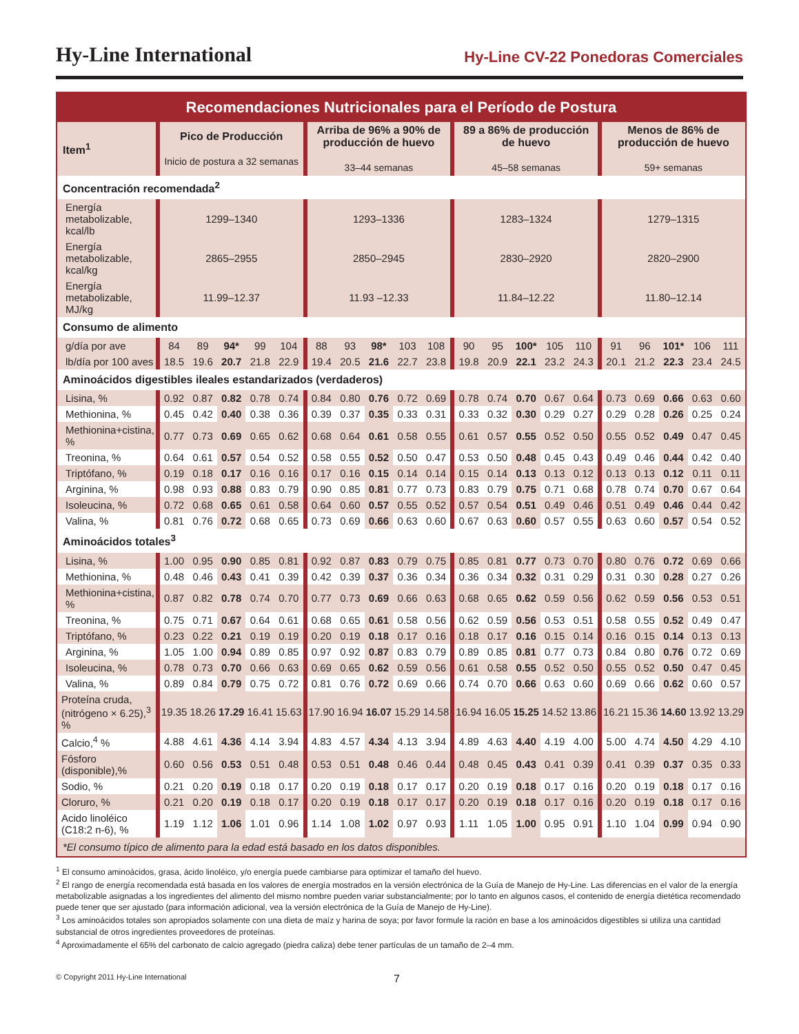Hy-Line International
Hy-Line CV-22 Ponedoras Comerciales
| Recomendaciones Nutricionales para el Período de Postura | | | | | | | | | | | | | | | | | | | | |
| Item<sup>1</sup> | Pico de Producción Inicio de postura a 32 semanas | | | | | Arriba de 96% a 90% de producción de huevo 33–44 semanas | | | | | 89 a 86% de producción de huevo 45–58 semanas | | | | | Menos de 86% de producción de huevo 59+ semanas | | | | |
| Concentración recomendada<sup>2</sup> | | | | | | | | | | | | | | | | | | | | |
| Energía metabolizable, kcal/lb | 1299–1340 | | | | | 1293–1336 | | | | | 1283–1324 | | | | | 1279–1315 | | | | |
| Energía metabolizable, kcal/kg | 2865–2955 | | | | | 2850–2945 | | | | | 2830–2920 | | | | | 2820–2900 | | | | |
| Energía metabolizable, MJ/kg | 11.99–12.37 | | | | | 11.93 –12.33 | | | | | 11.84–12.22 | | | | | 11.80–12.14 | | | | |
| Consumo de alimento | | | | | | | | | | | | | | | | | | | | |
| g/día por ave | 84 | 89 | 94* | 99 | 104 | 88 | 93 | 98* | 103 | 108 | 90 | 95 | 100* | 105 | 110 | 91 | 96 | 101* | 106 | 111 |
| lb/día por 100 aves | 18.5 | 19.6 | 20.7 | 21.8 | 22.9 | 19.4 | 20.5 | 21.6 | 22.7 | 23.8 | 19.8 | 20.9 | 22.1 | 23.2 | 24.3 | 20.1 | 21.2 | 22.3 | 23.4 | 24.5 |
| Aminoácidos digestibles ileales estandarizados (verdaderos) | | | | | | | | | | | | | | | | | | | | |
| Lisina, % | 0.92 | 0.87 | 0.82 | 0.78 | 0.74 | 0.84 | 0.80 | 0.76 | 0.72 | 0.69 | 0.78 | 0.74 | 0.70 | 0.67 | 0.64 | 0.73 | 0.69 | 0.66 | 0.63 | 0.60 |
| Methionina, % | 0.45 | 0.42 | 0.40 | 0.38 | 0.36 | 0.39 | 0.37 | 0.35 | 0.33 | 0.31 | 0.33 | 0.32 | 0.30 | 0.29 | 0.27 | 0.29 | 0.28 | 0.26 | 0.25 | 0.24 |
| Methionina+cistina, % | 0.77 | 0.73 | 0.69 | 0.65 | 0.62 | 0.68 | 0.64 | 0.61 | 0.58 | 0.55 | 0.61 | 0.57 | 0.55 | 0.52 | 0.50 | 0.55 | 0.52 | 0.49 | 0.47 | 0.45 |
| Treonina, % | 0.64 | 0.61 | 0.57 | 0.54 | 0.52 | 0.58 | 0.55 | 0.52 | 0.50 | 0.47 | 0.53 | 0.50 | 0.48 | 0.45 | 0.43 | 0.49 | 0.46 | 0.44 | 0.42 | 0.40 |
| Triptófano, % | 0.19 | 0.18 | 0.17 | 0.16 | 0.16 | 0.17 | 0.16 | 0.15 | 0.14 | 0.14 | 0.15 | 0.14 | 0.13 | 0.13 | 0.12 | 0.13 | 0.13 | 0.12 | 0.11 | 0.11 |
| Arginina, % | 0.98 | 0.93 | 0.88 | 0.83 | 0.79 | 0.90 | 0.85 | 0.81 | 0.77 | 0.73 | 0.83 | 0.79 | 0.75 | 0.71 | 0.68 | 0.78 | 0.74 | 0.70 | 0.67 | 0.64 |
| Isoleucina, % | 0.72 | 0.68 | 0.65 | 0.61 | 0.58 | 0.64 | 0.60 | 0.57 | 0.55 | 0.52 | 0.57 | 0.54 | 0.51 | 0.49 | 0.46 | 0.51 | 0.49 | 0.46 | 0.44 | 0.42 |
| Valina, % | 0.81 | 0.76 | 0.72 | 0.68 | 0.65 | 0.73 | 0.69 | 0.66 | 0.63 | 0.60 | 0.67 | 0.63 | 0.60 | 0.57 | 0.55 | 0.63 | 0.60 | 0.57 | 0.54 | 0.52 |
| Aminoácidos totales<sup>3</sup> | | | | | | | | | | | | | | | | | | | | |
| Lisina, % | 1.00 | 0.95 | 0.90 | 0.85 | 0.81 | 0.92 | 0.87 | 0.83 | 0.79 | 0.75 | 0.85 | 0.81 | 0.77 | 0.73 | 0.70 | 0.80 | 0.76 | 0.72 | 0.69 | 0.66 |
| Methionina, % | 0.48 | 0.46 | 0.43 | 0.41 | 0.39 | 0.42 | 0.39 | 0.37 | 0.36 | 0.34 | 0.36 | 0.34 | 0.32 | 0.31 | 0.29 | 0.31 | 0.30 | 0.28 | 0.27 | 0.26 |
| Methionina+cistina, % | 0.87 | 0.82 | 0.78 | 0.74 | 0.70 | 0.77 | 0.73 | 0.69 | 0.66 | 0.63 | 0.68 | 0.65 | 0.62 | 0.59 | 0.56 | 0.62 | 0.59 | 0.56 | 0.53 | 0.51 |
| Treonina, % | 0.75 | 0.71 | 0.67 | 0.64 | 0.61 | 0.68 | 0.65 | 0.61 | 0.58 | 0.56 | 0.62 | 0.59 | 0.56 | 0.53 | 0.51 | 0.58 | 0.55 | 0.52 | 0.49 | 0.47 |
| Triptófano, % | 0.23 | 0.22 | 0.21 | 0.19 | 0.19 | 0.20 | 0.19 | 0.18 | 0.17 | 0.16 | 0.18 | 0.17 | 0.16 | 0.15 | 0.14 | 0.16 | 0.15 | 0.14 | 0.13 | 0.13 |
| Arginina, % | 1.05 | 1.00 | 0.94 | 0.89 | 0.85 | 0.97 | 0.92 | 0.87 | 0.83 | 0.79 | 0.89 | 0.85 | 0.81 | 0.77 | 0.73 | 0.84 | 0.80 | 0.76 | 0.72 | 0.69 |
| Isoleucina, % | 0.78 | 0.73 | 0.70 | 0.66 | 0.63 | 0.69 | 0.65 | 0.62 | 0.59 | 0.56 | 0.61 | 0.58 | 0.55 | 0.52 | 0.50 | 0.55 | 0.52 | 0.50 | 0.47 | 0.45 |
| Valina, % | 0.89 | 0.84 | 0.79 | 0.75 | 0.72 | 0.81 | 0.76 | 0.72 | 0.69 | 0.66 | 0.74 | 0.70 | 0.66 | 0.63 | 0.60 | 0.69 | 0.66 | 0.62 | 0.60 | 0.57 |
| Proteína cruda, (nitrógeno × 6.25),<sup>3</sup> % | 19.35 | 18.26 | 17.29 | 16.41 | 15.63 | 17.90 | 16.94 | 16.07 | 15.29 | 14.58 | 16.94 | 16.05 | 15.25 | 14.52 | 13.86 | 16.21 | 15.36 | 14.60 | 13.92 | 13.29 |
| Calcio,<sup>4</sup> % | 4.88 | 4.61 | 4.36 | 4.14 | 3.94 | 4.83 | 4.57 | 4.34 | 4.13 | 3.94 | 4.89 | 4.63 | 4.40 | 4.19 | 4.00 | 5.00 | 4.74 | 4.50 | 4.29 | 4.10 |
| Fósforo (disponible),% | 0.60 | 0.56 | 0.53 | 0.51 | 0.48 | 0.53 | 0.51 | 0.48 | 0.46 | 0.44 | 0.48 | 0.45 | 0.43 | 0.41 | 0.39 | 0.41 | 0.39 | 0.37 | 0.35 | 0.33 |
| Sodio, % | 0.21 | 0.20 | 0.19 | 0.18 | 0.17 | 0.20 | 0.19 | 0.18 | 0.17 | 0.17 | 0.20 | 0.19 | 0.18 | 0.17 | 0.16 | 0.20 | 0.19 | 0.18 | 0.17 | 0.16 |
| Cloruro, % | 0.21 | 0.20 | 0.19 | 0.18 | 0.17 | 0.20 | 0.19 | 0.18 | 0.17 | 0.17 | 0.20 | 0.19 | 0.18 | 0.17 | 0.16 | 0.20 | 0.19 | 0.18 | 0.17 | 0.16 |
| Acido linoléico (C18:2 n-6), % | 1.19 | 1.12 | 1.06 | 1.01 | 0.96 | 1.14 | 1.08 | 1.02 | 0.97 | 0.93 | 1.11 | 1.05 | 1.00 | 0.95 | 0.91 | 1.10 | 1.04 | 0.99 | 0.94 | 0.90 |
| *El consumo típico de alimento para la edad está basado en los datos disponibles. | | | | | | | | | | | | | | | | | | | | |
<sup>1</sup> El consumo aminoácidos, grasa, ácido linoléico, y/o energía puede cambiarse para optimizar el tamaño del huevo.
<sup>2</sup> El rango de energía recomendada está basada en los valores de energía mostrados en la versión electrónica de la Guía de Manejo de Hy-Line. Las diferencias en el valor de la energía metabolizable asignadas a los ingredientes del alimento del mismo nombre pueden variar substancialmente; por lo tanto en algunos casos, el contenido de energía dietética recomendado puede tener que ser ajustado (para información adicional, vea la versión electrónica de la Guía de Manejo de Hy-Line).
<sup>3</sup> Los aminoácidos totales son apropiados solamente con una dieta de maíz y harina de soya; por favor formule la ración en base a los aminoácidos digestibles si utiliza una cantidad substancial de otros ingredientes proveedores de proteínas.
<sup>4</sup> Aproximadamente el 65% del carbonato de calcio agregado (piedra caliza) debe tener partículas de un tamaño de 2–4 mm.
© Copyright 2011 Hy-Line International 7